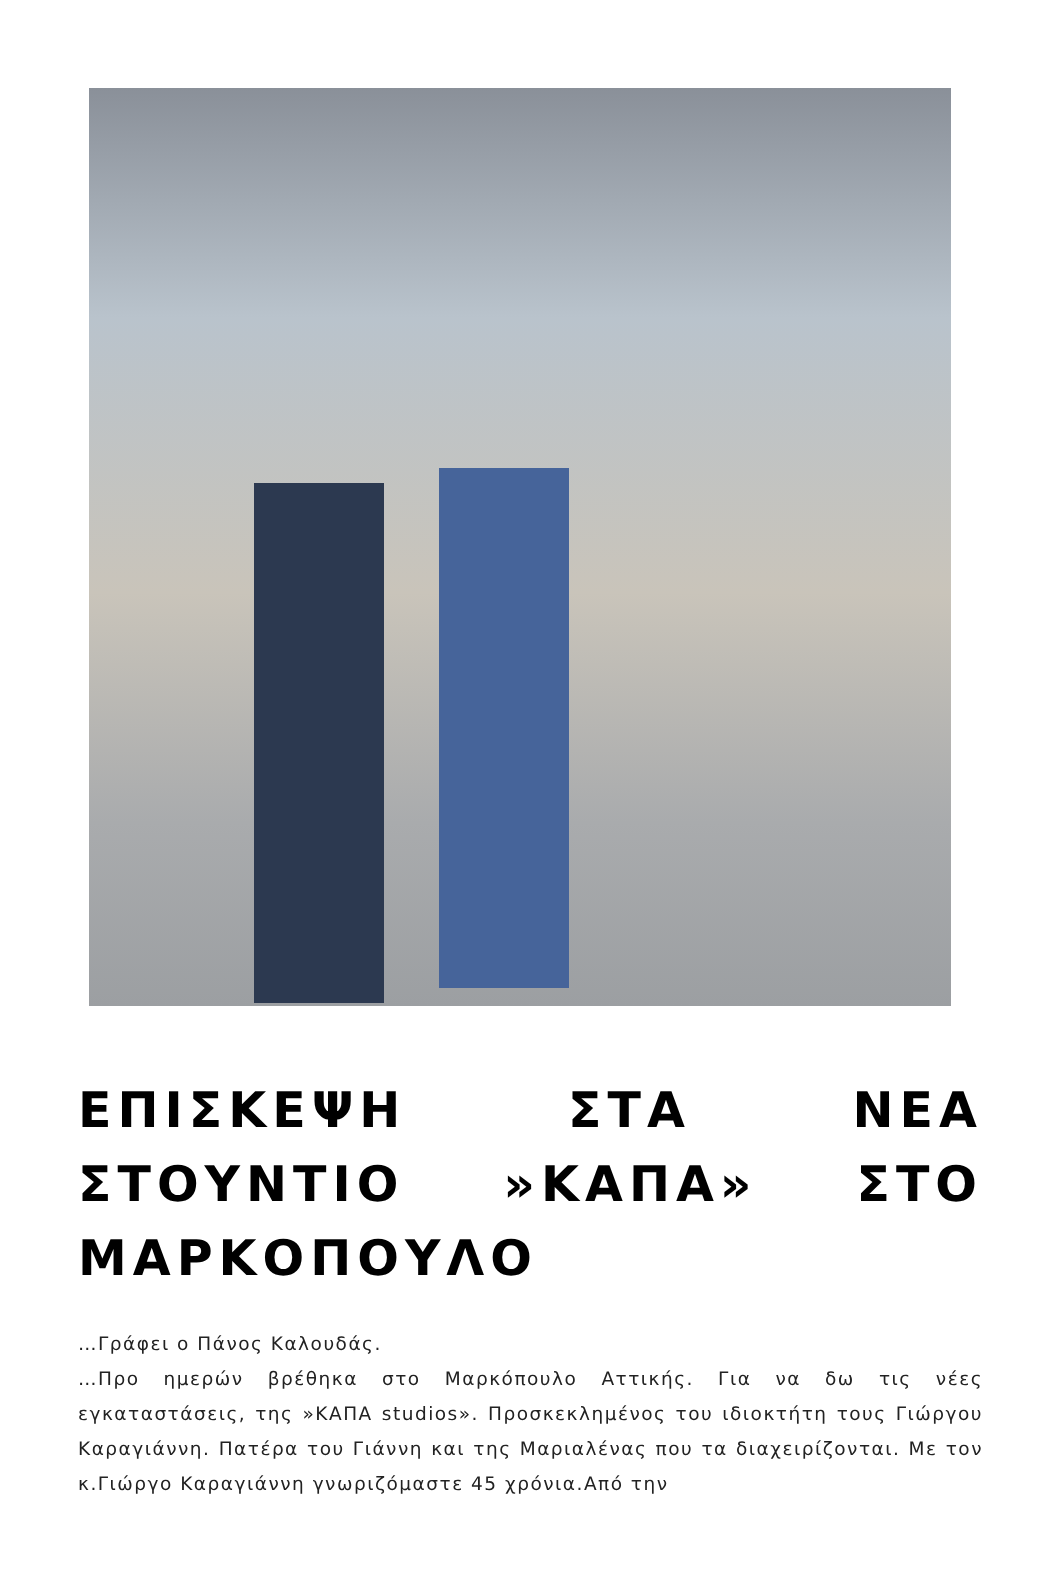ΕΠΙΣΚΕΨΗ ΣΤΑ ΝΕΑ ΣΤΟΥΝΤΙΟ »ΚΑΠΑ» ΣΤΟ ΜΑΡΚΟΠΟΥΛΟ
…Γράφει ο Πάνος Καλουδάς.
…Προ ημερών βρέθηκα στο Μαρκόπουλο Αττικής. Για να δω τις νέες εγκαταστάσεις, της »ΚΑΠΑ studios». Προσκεκλημένος του ιδιοκτήτη τους Γιώργου Καραγιάννη. Πατέρα του Γιάννη και της Μαριαλένας που τα διαχειρίζονται. Με τον κ.Γιώργο Καραγιάννη γνωριζόμαστε 45 χρόνια.Από την